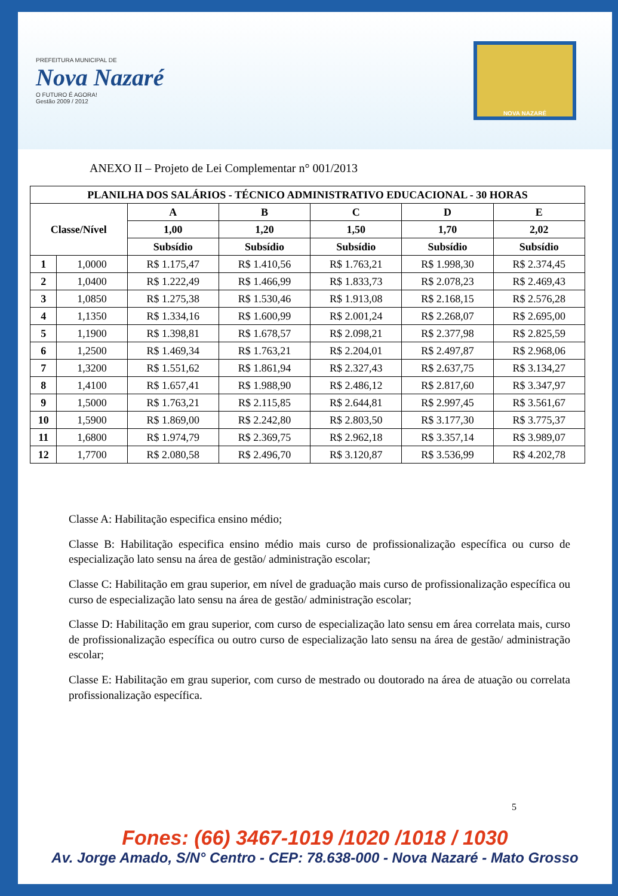PREFEITURA MUNICIPAL DE
Nova Nazaré
O FUTURO É AGORA!
Gestão 2009 / 2012
NOVA NAZARÉ
ANEXO II – Projeto de Lei Complementar n° 001/2013
| PLANILHA DOS SALÁRIOS - TÉCNICO ADMINISTRATIVO EDUCACIONAL - 30 HORAS | | | | | | |
| --- | --- | --- | --- | --- | --- | --- |
| Classe/Nível | | A | B | C | D | E |
| | | 1,00 | 1,20 | 1,50 | 1,70 | 2,02 |
| | | Subsídio | Subsídio | Subsídio | Subsídio | Subsídio |
| 1 | 1,0000 | R$ 1.175,47 | R$ 1.410,56 | R$ 1.763,21 | R$ 1.998,30 | R$ 2.374,45 |
| 2 | 1,0400 | R$ 1.222,49 | R$ 1.466,99 | R$ 1.833,73 | R$ 2.078,23 | R$ 2.469,43 |
| 3 | 1,0850 | R$ 1.275,38 | R$ 1.530,46 | R$ 1.913,08 | R$ 2.168,15 | R$ 2.576,28 |
| 4 | 1,1350 | R$ 1.334,16 | R$ 1.600,99 | R$ 2.001,24 | R$ 2.268,07 | R$ 2.695,00 |
| 5 | 1,1900 | R$ 1.398,81 | R$ 1.678,57 | R$ 2.098,21 | R$ 2.377,98 | R$ 2.825,59 |
| 6 | 1,2500 | R$ 1.469,34 | R$ 1.763,21 | R$ 2.204,01 | R$ 2.497,87 | R$ 2.968,06 |
| 7 | 1,3200 | R$ 1.551,62 | R$ 1.861,94 | R$ 2.327,43 | R$ 2.637,75 | R$ 3.134,27 |
| 8 | 1,4100 | R$ 1.657,41 | R$ 1.988,90 | R$ 2.486,12 | R$ 2.817,60 | R$ 3.347,97 |
| 9 | 1,5000 | R$ 1.763,21 | R$ 2.115,85 | R$ 2.644,81 | R$ 2.997,45 | R$ 3.561,67 |
| 10 | 1,5900 | R$ 1.869,00 | R$ 2.242,80 | R$ 2.803,50 | R$ 3.177,30 | R$ 3.775,37 |
| 11 | 1,6800 | R$ 1.974,79 | R$ 2.369,75 | R$ 2.962,18 | R$ 3.357,14 | R$ 3.989,07 |
| 12 | 1,7700 | R$ 2.080,58 | R$ 2.496,70 | R$ 3.120,87 | R$ 3.536,99 | R$ 4.202,78 |
Classe A: Habilitação especifica ensino médio;
Classe B: Habilitação especifica ensino médio mais curso de profissionalização específica ou curso de especialização lato sensu na área de gestão/ administração escolar;
Classe C: Habilitação em grau superior, em nível de graduação mais curso de profissionalização específica ou curso de especialização lato sensu na área de gestão/ administração escolar;
Classe D: Habilitação em grau superior, com curso de especialização lato sensu em área correlata mais, curso de profissionalização específica ou outro curso de especialização lato sensu na área de gestão/ administração escolar;
Classe E: Habilitação em grau superior, com curso de mestrado ou doutorado na área de atuação ou correlata profissionalização específica.
5
Fones: (66) 3467-1019 /1020 /1018 / 1030
Av. Jorge Amado, S/N° Centro - CEP: 78.638-000 - Nova Nazaré - Mato Grosso